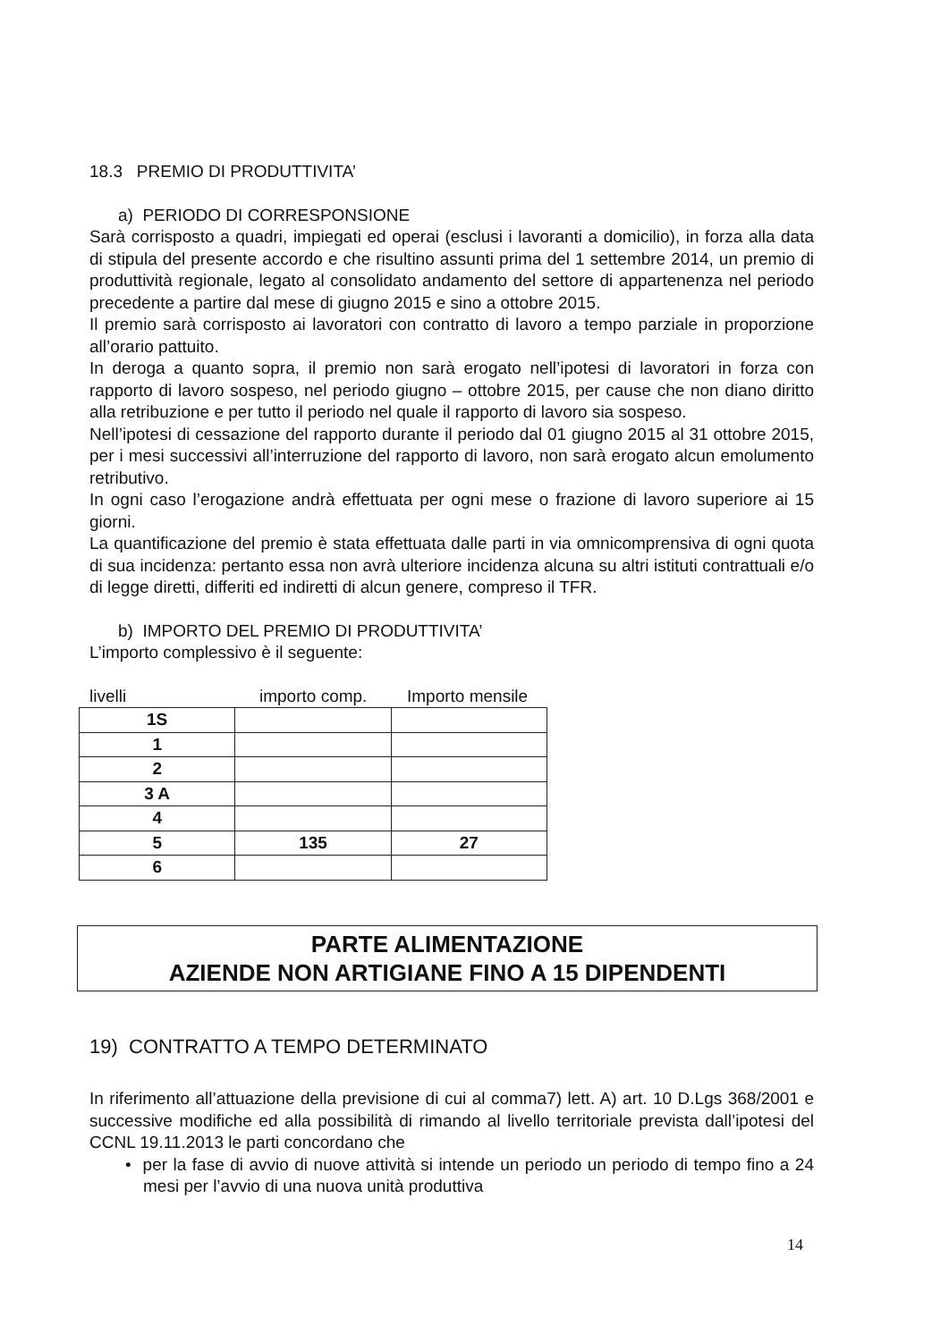18.3 PREMIO DI PRODUTTIVITA’
a) PERIODO DI CORRESPONSIONE
Sarà corrisposto a quadri, impiegati ed operai (esclusi i lavoranti a domicilio), in forza alla data di stipula del presente accordo e che risultino assunti prima del 1 settembre 2014, un premio di produttività regionale, legato al consolidato andamento del settore di appartenenza nel periodo precedente a partire dal mese di giugno 2015 e sino a ottobre 2015.
Il premio sarà corrisposto ai lavoratori con contratto di lavoro a tempo parziale in proporzione all’orario pattuito.
In deroga a quanto sopra, il premio non sarà erogato nell’ipotesi di lavoratori in forza con rapporto di lavoro sospeso, nel periodo giugno – ottobre 2015, per cause che non diano diritto alla retribuzione e per tutto il periodo nel quale il rapporto di lavoro sia sospeso.
Nell’ipotesi di cessazione del rapporto durante il periodo dal 01 giugno 2015 al 31 ottobre 2015, per i mesi successivi all’interruzione del rapporto di lavoro, non sarà erogato alcun emolumento retributivo.
In ogni caso l’erogazione andrà effettuata per ogni mese o frazione di lavoro superiore ai 15 giorni.
La quantificazione del premio è stata effettuata dalle parti in via omnicomprensiva di ogni quota di sua incidenza: pertanto essa non avrà ulteriore incidenza alcuna su altri istituti contrattuali e/o di legge diretti, differiti ed indiretti di alcun genere, compreso il TFR.
b) IMPORTO DEL PREMIO DI PRODUTTIVITA’
L’importo complessivo è il seguente:
livelli importo comp. Importo mensile
| 1S | | |
| 1 | | |
| 2 | | |
| 3 A | | |
| 4 | | |
| 5 | 135 | 27 |
| 6 | | |
PARTE ALIMENTAZIONE
AZIENDE NON ARTIGIANE FINO A 15 DIPENDENTI
19) CONTRATTO A TEMPO DETERMINATO
In riferimento all’attuazione della previsione di cui al comma7) lett. A) art. 10 D.Lgs 368/2001 e successive modifiche ed alla possibilità di rimando al livello territoriale prevista dall’ipotesi del CCNL 19.11.2013 le parti concordano che
• per la fase di avvio di nuove attività si intende un periodo un periodo di tempo fino a 24 mesi per l’avvio di una nuova unità produttiva
14